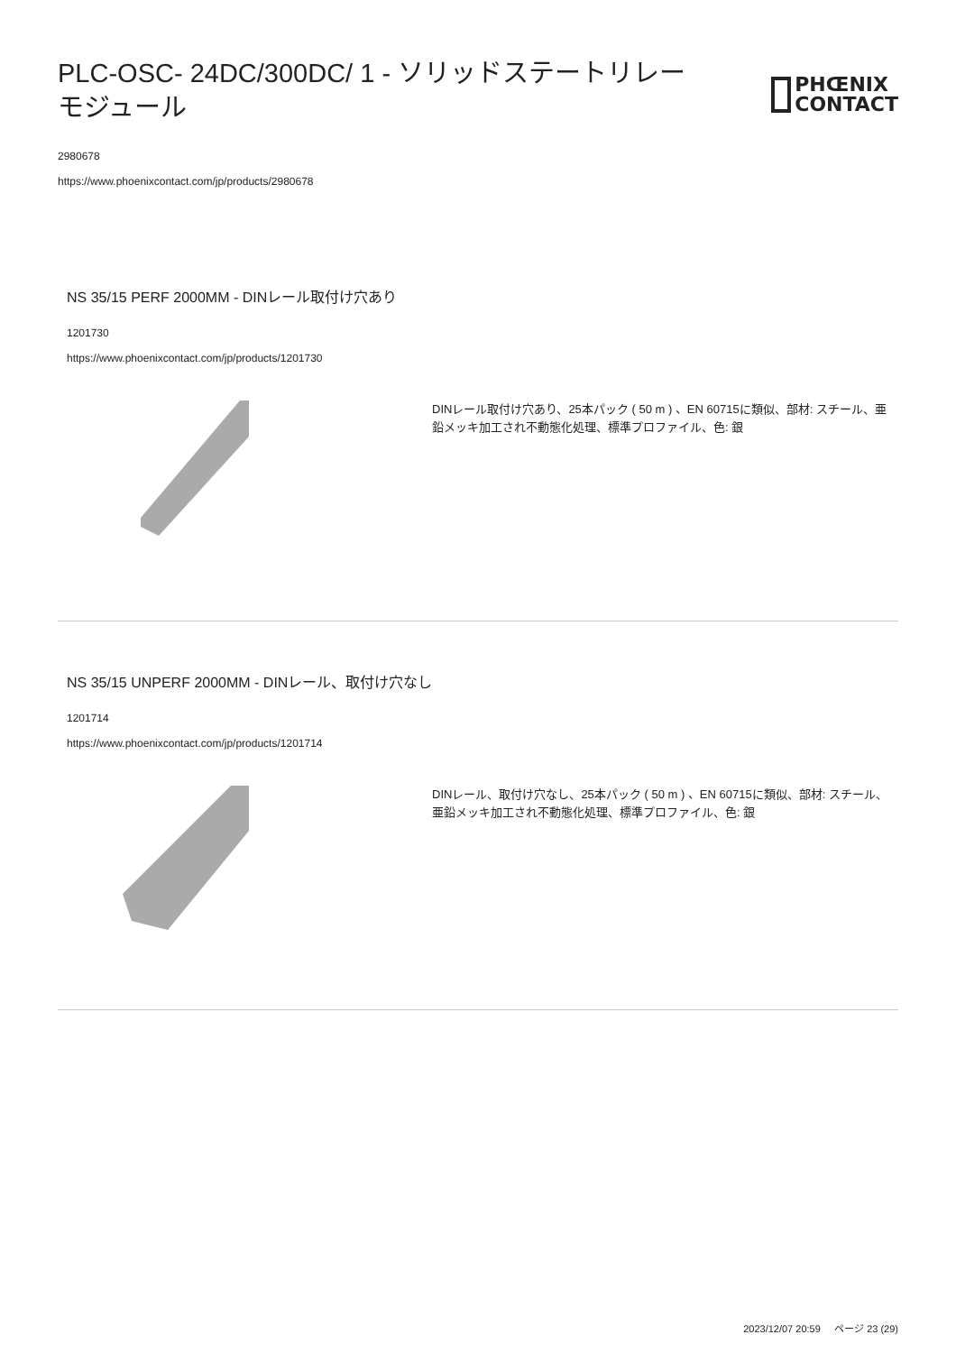PLC-OSC- 24DC/300DC/ 1 - ソリッドステートリレーモジュール
PHŒNIX
CONTACT
2980678
https://www.phoenixcontact.com/jp/products/2980678
NS 35/15 PERF 2000MM - DINレール取付け穴あり
1201730
https://www.phoenixcontact.com/jp/products/1201730
DINレール取付け穴あり、25本パック ( 50 m ) 、EN 60715に類似、部材: スチール、亜鉛メッキ加工され不動態化処理、標準プロファイル、色: 銀
NS 35/15 UNPERF 2000MM - DINレール、取付け穴なし
1201714
https://www.phoenixcontact.com/jp/products/1201714
DINレール、取付け穴なし、25本パック ( 50 m ) 、EN 60715に類似、部材: スチール、亜鉛メッキ加工され不動態化処理、標準プロファイル、色: 銀
2023/12/07 20:59 ページ 23 (29)